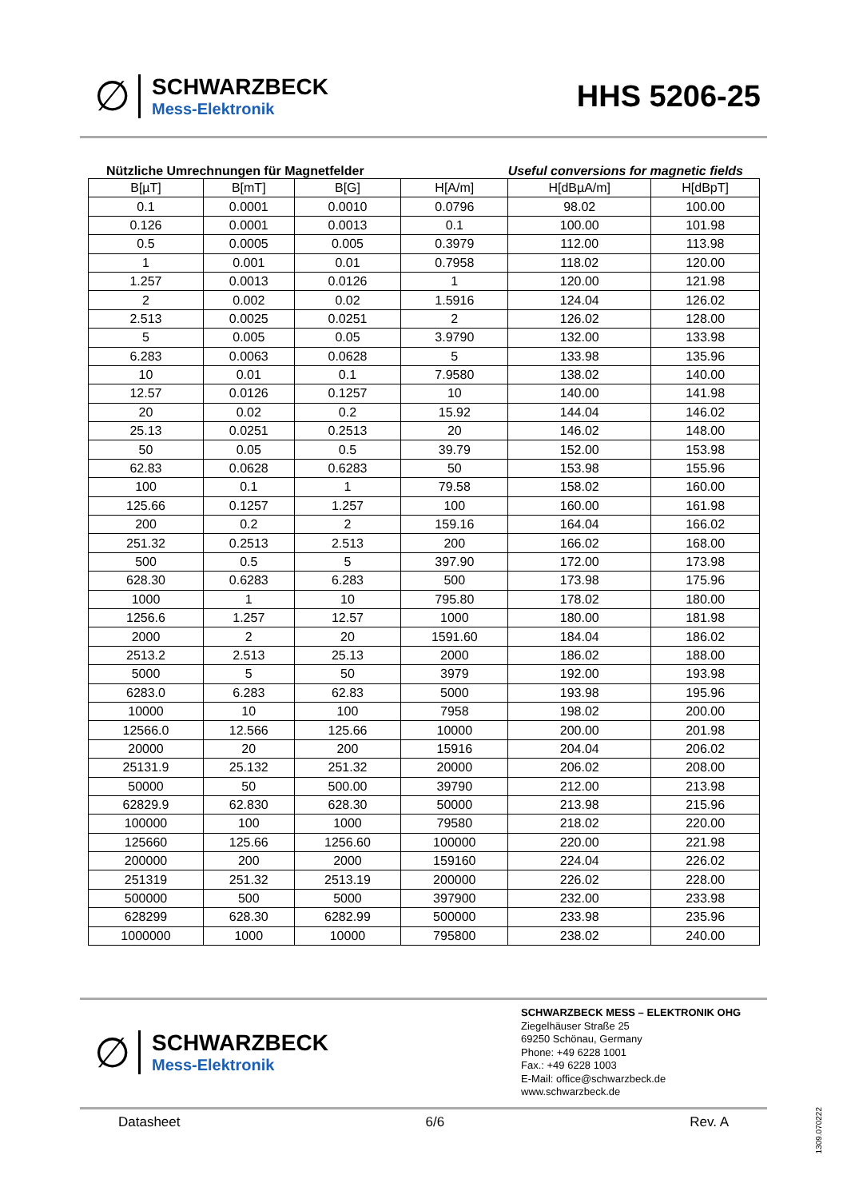∅
SCHWARZBECK
Mess-Elektronik
HHS 5206-25
Nützliche Umrechnungen für Magnetfelder Useful conversions for magnetic fields
| B[µT] | B[mT] | B[G] | H[A/m] | H[dBµA/m] | H[dBpT] |
| --- | --- | --- | --- | --- | --- |
| 0.1 | 0.0001 | 0.0010 | 0.0796 | 98.02 | 100.00 |
| 0.126 | 0.0001 | 0.0013 | 0.1 | 100.00 | 101.98 |
| 0.5 | 0.0005 | 0.005 | 0.3979 | 112.00 | 113.98 |
| 1 | 0.001 | 0.01 | 0.7958 | 118.02 | 120.00 |
| 1.257 | 0.0013 | 0.0126 | 1 | 120.00 | 121.98 |
| 2 | 0.002 | 0.02 | 1.5916 | 124.04 | 126.02 |
| 2.513 | 0.0025 | 0.0251 | 2 | 126.02 | 128.00 |
| 5 | 0.005 | 0.05 | 3.9790 | 132.00 | 133.98 |
| 6.283 | 0.0063 | 0.0628 | 5 | 133.98 | 135.96 |
| 10 | 0.01 | 0.1 | 7.9580 | 138.02 | 140.00 |
| 12.57 | 0.0126 | 0.1257 | 10 | 140.00 | 141.98 |
| 20 | 0.02 | 0.2 | 15.92 | 144.04 | 146.02 |
| 25.13 | 0.0251 | 0.2513 | 20 | 146.02 | 148.00 |
| 50 | 0.05 | 0.5 | 39.79 | 152.00 | 153.98 |
| 62.83 | 0.0628 | 0.6283 | 50 | 153.98 | 155.96 |
| 100 | 0.1 | 1 | 79.58 | 158.02 | 160.00 |
| 125.66 | 0.1257 | 1.257 | 100 | 160.00 | 161.98 |
| 200 | 0.2 | 2 | 159.16 | 164.04 | 166.02 |
| 251.32 | 0.2513 | 2.513 | 200 | 166.02 | 168.00 |
| 500 | 0.5 | 5 | 397.90 | 172.00 | 173.98 |
| 628.30 | 0.6283 | 6.283 | 500 | 173.98 | 175.96 |
| 1000 | 1 | 10 | 795.80 | 178.02 | 180.00 |
| 1256.6 | 1.257 | 12.57 | 1000 | 180.00 | 181.98 |
| 2000 | 2 | 20 | 1591.60 | 184.04 | 186.02 |
| 2513.2 | 2.513 | 25.13 | 2000 | 186.02 | 188.00 |
| 5000 | 5 | 50 | 3979 | 192.00 | 193.98 |
| 6283.0 | 6.283 | 62.83 | 5000 | 193.98 | 195.96 |
| 10000 | 10 | 100 | 7958 | 198.02 | 200.00 |
| 12566.0 | 12.566 | 125.66 | 10000 | 200.00 | 201.98 |
| 20000 | 20 | 200 | 15916 | 204.04 | 206.02 |
| 25131.9 | 25.132 | 251.32 | 20000 | 206.02 | 208.00 |
| 50000 | 50 | 500.00 | 39790 | 212.00 | 213.98 |
| 62829.9 | 62.830 | 628.30 | 50000 | 213.98 | 215.96 |
| 100000 | 100 | 1000 | 79580 | 218.02 | 220.00 |
| 125660 | 125.66 | 1256.60 | 100000 | 220.00 | 221.98 |
| 200000 | 200 | 2000 | 159160 | 224.04 | 226.02 |
| 251319 | 251.32 | 2513.19 | 200000 | 226.02 | 228.00 |
| 500000 | 500 | 5000 | 397900 | 232.00 | 233.98 |
| 628299 | 628.30 | 6282.99 | 500000 | 233.98 | 235.96 |
| 1000000 | 1000 | 10000 | 795800 | 238.02 | 240.00 |
∅
SCHWARZBECK
Mess-Elektronik
SCHWARZBECK MESS – ELEKTRONIK OHG
Ziegelhäuser Straße 25
69250 Schönau, Germany
Phone: +49 6228 1001
Fax.: +49 6228 1003
E-Mail: office@schwarzbeck.de
www.schwarzbeck.de
Datasheet 6/6 Rev. A
1309.070222